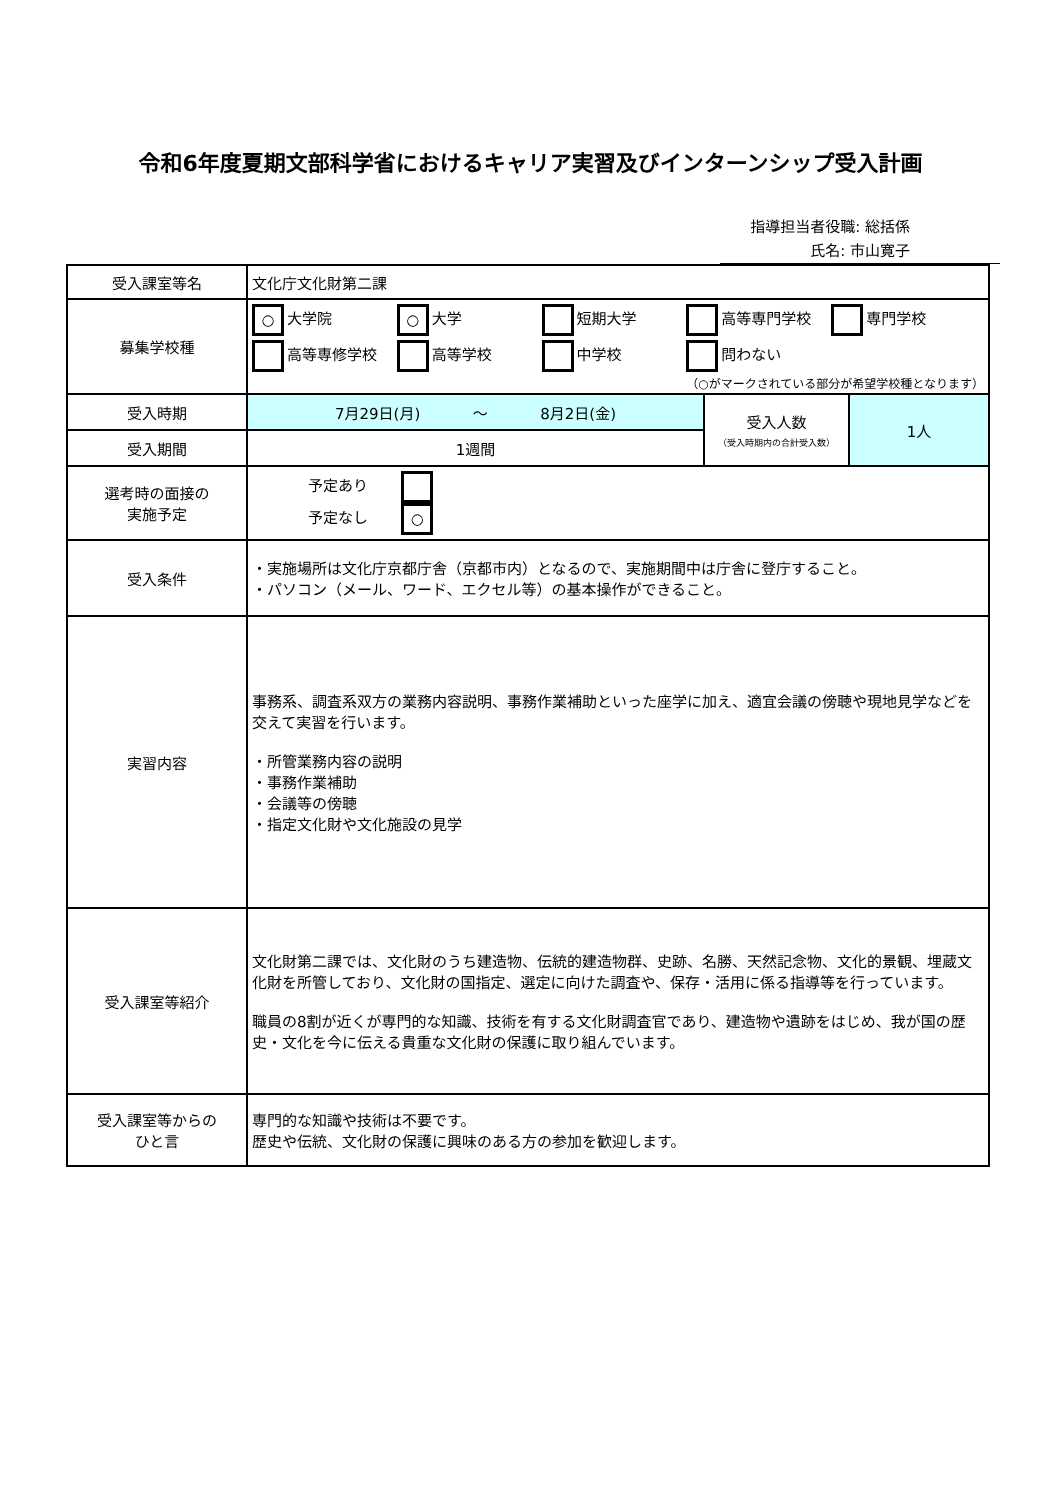令和6年度夏期文部科学省におけるキャリア実習及びインターンシップ受入計画
指導担当者役職: 総括係
氏名: 市山寛子
| 受入課室等名 | 文化庁文化財第二課 | | |
| 募集学校種 | ○ 大学院 ○ 大学 短期大学 高等専門学校 専門学校 高等専修学校 高等学校 中学校 問わない （○がマークされている部分が希望学校種となります） | | |
| 受入時期 | 7月29日(月) ～ 8月2日(金) | 受入人数 （受入時期内の合計受入数） | 1人 |
| 受入期間 | 1週間 | | |
| 選考時の面接の 実施予定 | 予定あり 予定なし ○ | | |
| 受入条件 | ・実施場所は文化庁京都庁舎（京都市内）となるので、実施期間中は庁舎に登庁すること。 ・パソコン（メール、ワード、エクセル等）の基本操作ができること。 | | |
| 実習内容 | 事務系、調査系双方の業務内容説明、事務作業補助といった座学に加え、適宜会議の傍聴や現地見学などを交えて実習を行います。 ・所管業務内容の説明 ・事務作業補助 ・会議等の傍聴 ・指定文化財や文化施設の見学 | | |
| 受入課室等紹介 | 文化財第二課では、文化財のうち建造物、伝統的建造物群、史跡、名勝、天然記念物、文化的景観、埋蔵文化財を所管しており、文化財の国指定、選定に向けた調査や、保存・活用に係る指導等を行っています。 職員の8割が近くが専門的な知識、技術を有する文化財調査官であり、建造物や遺跡をはじめ、我が国の歴史・文化を今に伝える貴重な文化財の保護に取り組んでいます。 | | |
| 受入課室等からの ひと言 | 専門的な知識や技術は不要です。 歴史や伝統、文化財の保護に興味のある方の参加を歓迎します。 | | |